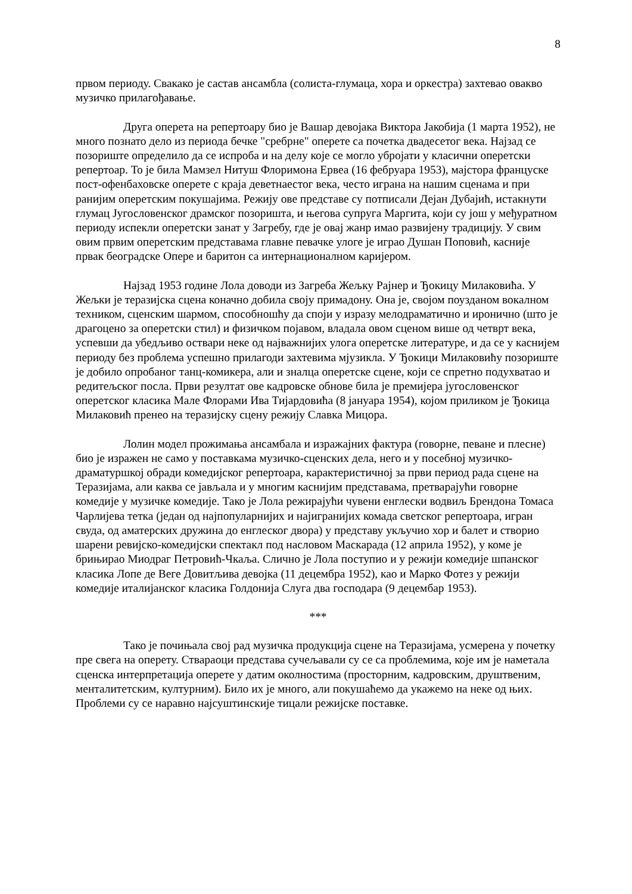8
првом периоду. Свакако је састав ансамбла (солиста-глумаца, хора и оркестра) захтевао овакво музичко прилагођавање.
Друга оперета на репертоару био је Вашар девојака Виктора Јакобија (1 марта 1952), не много познато дело из периода бечке "сребрне" оперете са почетка двадесетог века. Најзад се позориште определило да се испроба и на делу које се могло убројати у класични оперетски репертоар. То је била Мамзел Нитуш Флоримона Ервеа (16 фебруара 1953), мајстора француске пост-офенбаховске оперете с краја деветнаестог века, често играна на нашим сценама и при ранијим оперетским покушајима. Режију ове представе су потписали Дејан Дубајић, истакнути глумац Југословенског драмског позоришта, и његова супруга Маргита, који су још у међуратном периоду испекли оперетски занат у Загребу, где је овај жанр имао развијену традицију. У свим овим првим оперетским представама главне певачке улоге је играо Душан Поповић, касније првак београдске Опере и баритон са интернационалном каријером.
Најзад 1953 године Лола доводи из Загреба Жељку Рајнер и Ђокицу Милаковића. У Жељки је теразијска сцена коначно добила своју примадону. Она је, својом поузданом вокалном техником, сценским шармом, способношћу да споји у изразу мелодраматично и иронично (што је драгоцено за оперетски стил) и физичком појавом, владала овом сценом више од четврт века, успевши да убедљиво оствари неке од најважнијих улога оперетске литературе, и да се у каснијем периоду без проблема успешно прилагоди захтевима мјузикла. У Ђокици Милаковићу позориште је добило опробаног танц-комикера, али и зналца оперетске сцене, који се спретно подухватао и редитељског посла. Први резултат ове кадровске обнове била је премијера југословенског оперетског класика Мале Флорами Ива Тијардовића (8 јануара 1954), којом приликом је Ђокица Милаковић пренео на теразијску сцену режију Славка Мицора.
Лолин модел прожимања ансамбала и изражајних фактура (говорне, певане и плесне) био је изражен не само у поставкама музичко-сценских дела, него и у посебној музичко-драматуршкој обради комедијског репертоара, карактеристичној за први период рада сцене на Теразијама, али каква се јављала и у многим каснијим представама, претварајући говорне комедије у музичке комедије. Тако је Лола режирајући чувени енглески водвиљ Брендона Томаса Чарлијева тетка (један од најпопуларнијих и најигранијих комада светског репертоара, игран свуда, од аматерских дружина до енглеског двора) у представу укључио хор и балет и створио шарени ревијско-комедијски спектакл под насловом Маскарада (12 априла 1952), у коме је брињирао Миодраг Петровић-Чкаља. Слично је Лола поступио и у режији комедије шпанског класика Лопе де Веге Довитљива девојка (11 децембра 1952), као и Марко Фотез у режији комедије италијанског класика Голдонија Слуга два господара (9 децембар 1953).
***
Тако је почињала свој рад музичка продукција сцене на Теразијама, усмерена у почетку пре свега на оперету. Ствараоци представа сучељавали су се са проблемима, које им је наметала сценска интерпретација оперете у датим околностима (просторним, кадровским, друштвеним, менталитетским, културним). Било их је много, али покушаћемо да укажемо на неке од њих. Проблеми су се наравно најсуштинскије тицали режијске поставке.